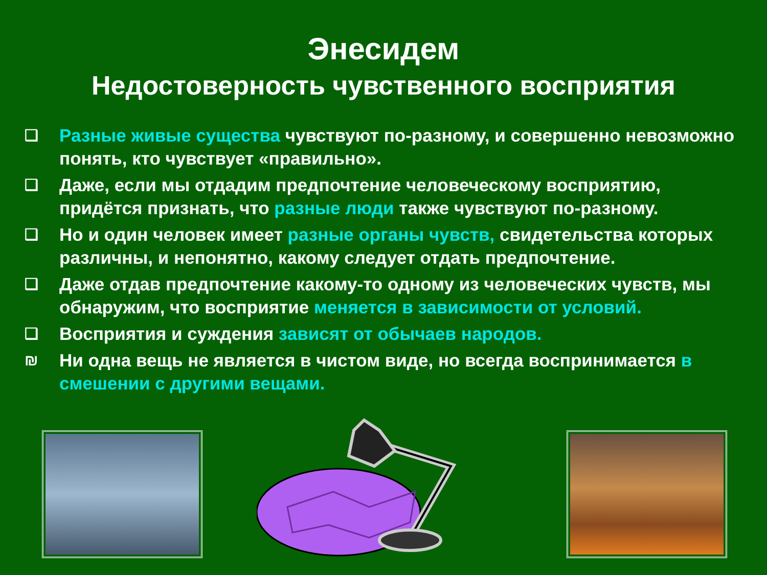Энесидем
Недостоверность чувственного восприятия
❑ Разные живые существа чувствуют по-разному, и совершенно невозможно понять, кто чувствует «правильно».
❑ Даже, если мы отдадим предпочтение человеческому восприятию, придётся признать, что разные люди также чувствуют по-разному.
❑ Но и один человек имеет разные органы чувств, свидетельства которых различны, и непонятно, какому следует отдать предпочтение.
❑ Даже отдав предпочтение какому-то одному из человеческих чувств, мы обнаружим, что восприятие меняется в зависимости от условий.
❑ Восприятия и суждения зависят от обычаев народов.
₪ Ни одна вещь не является в чистом виде, но всегда воспринимается в смешении с другими вещами.